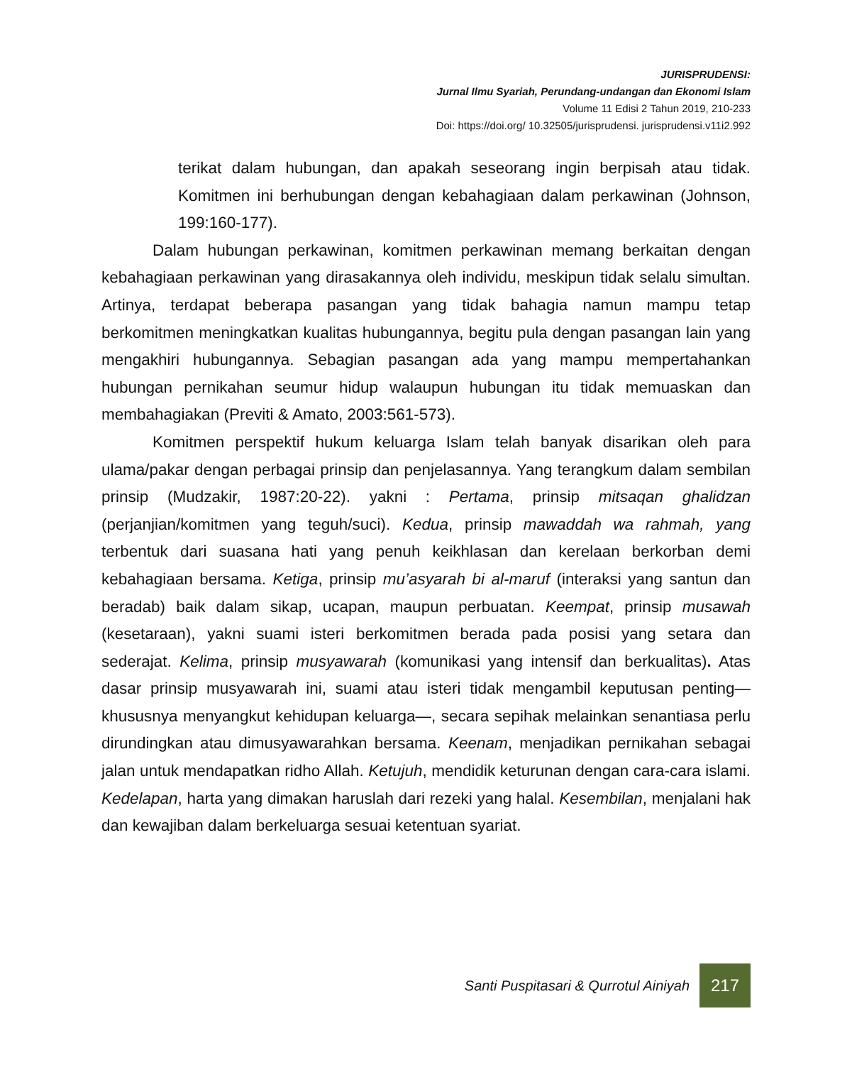JURISPRUDENSI:
Jurnal Ilmu Syariah, Perundang-undangan dan Ekonomi Islam
Volume 11 Edisi 2 Tahun 2019, 210-233
Doi: https://doi.org/ 10.32505/jurisprudensi. jurisprudensi.v11i2.992
terikat dalam hubungan, dan apakah seseorang ingin berpisah atau tidak. Komitmen ini berhubungan dengan kebahagiaan dalam perkawinan (Johnson, 199:160-177).
Dalam hubungan perkawinan, komitmen perkawinan memang berkaitan dengan kebahagiaan perkawinan yang dirasakannya oleh individu, meskipun tidak selalu simultan. Artinya, terdapat beberapa pasangan yang tidak bahagia namun mampu tetap berkomitmen meningkatkan kualitas hubungannya, begitu pula dengan pasangan lain yang mengakhiri hubungannya. Sebagian pasangan ada yang mampu mempertahankan hubungan pernikahan seumur hidup walaupun hubungan itu tidak memuaskan dan membahagiakan (Previti & Amato, 2003:561-573).
Komitmen perspektif hukum keluarga Islam telah banyak disarikan oleh para ulama/pakar dengan perbagai prinsip dan penjelasannya. Yang terangkum dalam sembilan prinsip (Mudzakir, 1987:20-22). yakni : Pertama, prinsip mitsaqan ghalidzan (perjanjian/komitmen yang teguh/suci). Kedua, prinsip mawaddah wa rahmah, yang terbentuk dari suasana hati yang penuh keikhlasan dan kerelaan berkorban demi kebahagiaan bersama. Ketiga, prinsip mu’asyarah bi al-maruf (interaksi yang santun dan beradab) baik dalam sikap, ucapan, maupun perbuatan. Keempat, prinsip musawah (kesetaraan), yakni suami isteri berkomitmen berada pada posisi yang setara dan sederajat. Kelima, prinsip musyawarah (komunikasi yang intensif dan berkualitas). Atas dasar prinsip musyawarah ini, suami atau isteri tidak mengambil keputusan penting—khususnya menyangkut kehidupan keluarga—, secara sepihak melainkan senantiasa perlu dirundingkan atau dimusyawarahkan bersama. Keenam, menjadikan pernikahan sebagai jalan untuk mendapatkan ridho Allah. Ketujuh, mendidik keturunan dengan cara-cara islami. Kedelapan, harta yang dimakan haruslah dari rezeki yang halal. Kesembilan, menjalani hak dan kewajiban dalam berkeluarga sesuai ketentuan syariat.
Santi Puspitasari & Qurrotul Ainiyah
217